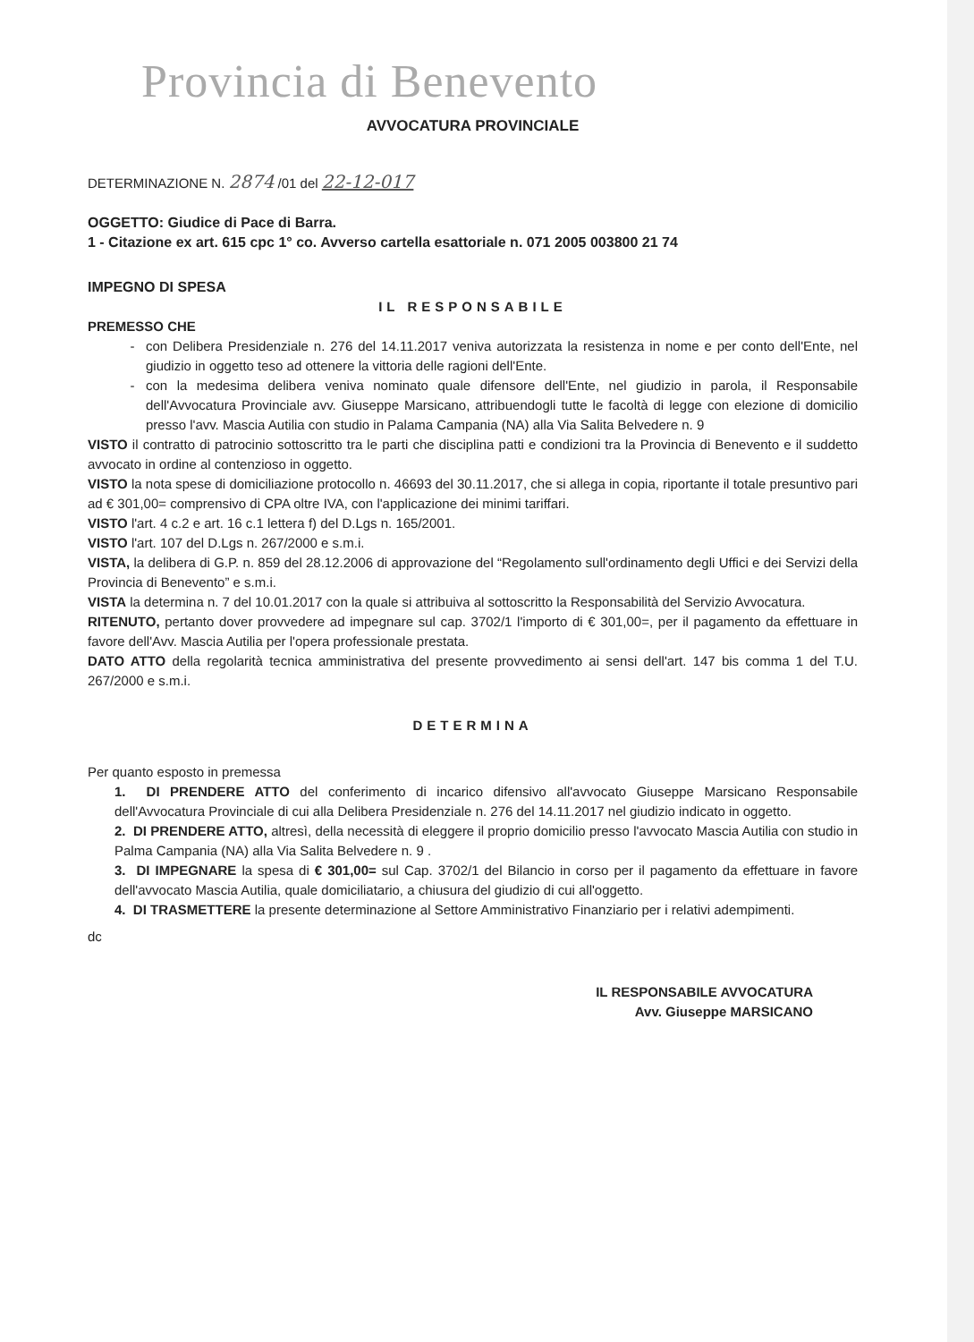Provincia di Benevento
AVVOCATURA PROVINCIALE
DETERMINAZIONE N. 2874 /01 del 22-12-017
OGGETTO: Giudice di Pace di Barra.
1 - Citazione ex art. 615 cpc 1° co. Avverso cartella esattoriale n. 071 2005 003800 21 74
IMPEGNO DI SPESA
IL RESPONSABILE
PREMESSO CHE
con Delibera Presidenziale n. 276 del 14.11.2017 veniva autorizzata la resistenza in nome e per conto dell'Ente, nel giudizio in oggetto teso ad ottenere la vittoria delle ragioni dell'Ente.
con la medesima delibera veniva nominato quale difensore dell'Ente, nel giudizio in parola, il Responsabile dell'Avvocatura Provinciale avv. Giuseppe Marsicano, attribuendogli tutte le facoltà di legge con elezione di domicilio presso l'avv. Mascia Autilia con studio in Palama Campania (NA) alla Via Salita Belvedere n. 9
VISTO il contratto di patrocinio sottoscritto tra le parti che disciplina patti e condizioni tra la Provincia di Benevento e il suddetto avvocato in ordine al contenzioso in oggetto.
VISTO la nota spese di domiciliazione protocollo n. 46693 del 30.11.2017, che si allega in copia, riportante il totale presuntivo pari ad € 301,00= comprensivo di CPA oltre IVA, con l'applicazione dei minimi tariffari.
VISTO l'art. 4 c.2 e art. 16 c.1 lettera f) del D.Lgs n. 165/2001.
VISTO l'art. 107 del D.Lgs n. 267/2000 e s.m.i.
VISTA, la delibera di G.P. n. 859 del 28.12.2006 di approvazione del “Regolamento sull'ordinamento degli Uffici e dei Servizi della Provincia di Benevento” e s.m.i.
VISTA la determina n. 7 del 10.01.2017 con la quale si attribuiva al sottoscritto la Responsabilità del Servizio Avvocatura.
RITENUTO, pertanto dover provvedere ad impegnare sul cap. 3702/1 l'importo di € 301,00=, per il pagamento da effettuare in favore dell'Avv. Mascia Autilia per l'opera professionale prestata.
DATO ATTO della regolarità tecnica amministrativa del presente provvedimento ai sensi dell'art. 147 bis comma 1 del T.U. 267/2000 e s.m.i.
DETERMINA
Per quanto esposto in premessa
1. DI PRENDERE ATTO del conferimento di incarico difensivo all'avvocato Giuseppe Marsicano Responsabile dell'Avvocatura Provinciale di cui alla Delibera Presidenziale n. 276 del 14.11.2017 nel giudizio indicato in oggetto.
2. DI PRENDERE ATTO, altresì, della necessità di eleggere il proprio domicilio presso l'avvocato Mascia Autilia con studio in Palma Campania (NA) alla Via Salita Belvedere n. 9 .
3. DI IMPEGNARE la spesa di € 301,00= sul Cap. 3702/1 del Bilancio in corso per il pagamento da effettuare in favore dell'avvocato Mascia Autilia, quale domiciliatario, a chiusura del giudizio di cui all'oggetto.
4. DI TRASMETTERE la presente determinazione al Settore Amministrativo Finanziario per i relativi adempimenti.
dc
IL RESPONSABILE AVVOCATURA
Avv. Giuseppe MARSICANO